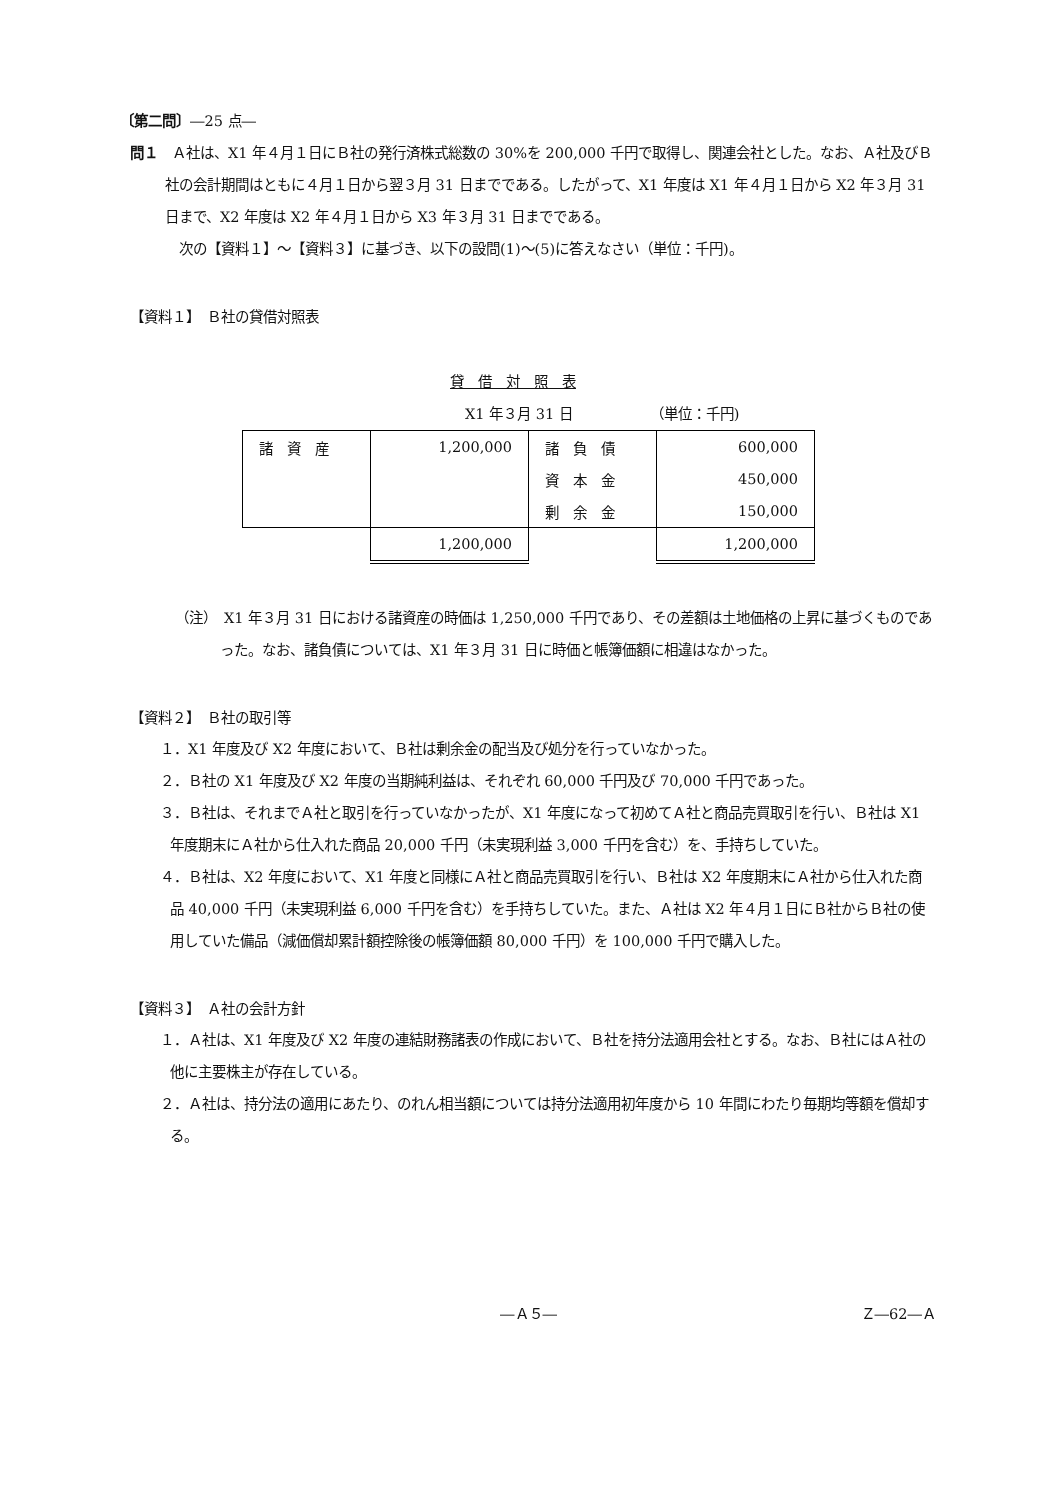〔第二問〕―25 点―
問１　Ａ社は、X1 年４月１日にＢ社の発行済株式総数の 30%を 200,000 千円で取得し、関連会社とした。なお、Ａ社及びＢ社の会計期間はともに４月１日から翌３月 31 日までである。したがって、X1 年度は X1 年４月１日から X2 年３月 31 日まで、X2 年度は X2 年４月１日から X3 年３月 31 日までである。
　次の【資料１】～【資料３】に基づき、以下の設問(1)～(5)に答えなさい（単位：千円)。
【資料１】　Ｂ社の貸借対照表
貸　借　対　照　表
X1 年３月 31 日　　　　　　（単位：千円)
| 諸 資 産 | 1,200,000 | 諸 負 債 | 600,000 |
| | | 資 本 金 | 450,000 |
| | | 剰 余 金 | 150,000 |
| | 1,200,000 | | 1,200,000 |
（注）　X1 年３月 31 日における諸資産の時価は 1,250,000 千円であり、その差額は土地価格の上昇に基づくものであった。なお、諸負債については、X1 年３月 31 日に時価と帳簿価額に相違はなかった。
【資料２】　Ｂ社の取引等
１．X1 年度及び X2 年度において、Ｂ社は剰余金の配当及び処分を行っていなかった。
２．Ｂ社の X1 年度及び X2 年度の当期純利益は、それぞれ 60,000 千円及び 70,000 千円であった。
３．Ｂ社は、それまでＡ社と取引を行っていなかったが、X1 年度になって初めてＡ社と商品売買取引を行い、Ｂ社は X1 年度期末にＡ社から仕入れた商品 20,000 千円（未実現利益 3,000 千円を含む）を、手持ちしていた。
４．Ｂ社は、X2 年度において、X1 年度と同様にＡ社と商品売買取引を行い、Ｂ社は X2 年度期末にＡ社から仕入れた商品 40,000 千円（未実現利益 6,000 千円を含む）を手持ちしていた。また、Ａ社は X2 年４月１日にＢ社からＢ社の使用していた備品（減価償却累計額控除後の帳簿価額 80,000 千円）を 100,000 千円で購入した。
【資料３】　Ａ社の会計方針
１．Ａ社は、X1 年度及び X2 年度の連結財務諸表の作成において、Ｂ社を持分法適用会社とする。なお、Ｂ社にはＡ社の他に主要株主が存在している。
２．Ａ社は、持分法の適用にあたり、のれん相当額については持分法適用初年度から 10 年間にわたり毎期均等額を償却する。
―Ａ５― Ｚ―62―Ａ